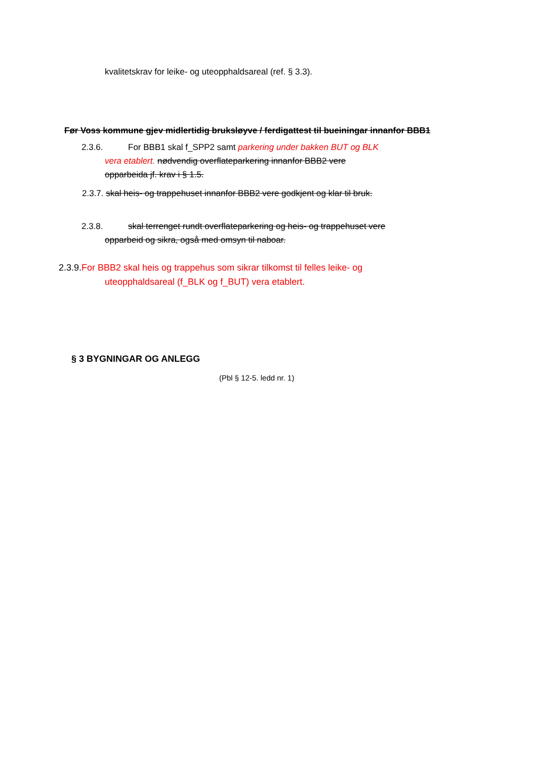kvalitetskrav for leike- og uteopphaldsareal (ref. § 3.3).
Før Voss kommune gjev midlertidig bruksløyve / ferdigattest til bueiningar innanfor BBB1
2.3.6. For BBB1 skal f_SPP2 samt parkering under bakken BUT og BLK
vera etablert. nødvendig overflateparkering innanfor BBB2 vere
opparbeida jf. krav i § 1.5.
2.3.7. skal heis- og trappehuset innanfor BBB2 vere godkjent og klar til bruk.
2.3.8. skal terrenget rundt overflateparkering og heis- og trappehuset vere
opparbeid og sikra, også med omsyn til naboar.
2.3.9.For BBB2 skal heis og trappehus som sikrar tilkomst til felles leike- og
uteopphaldsareal (f_BLK og f_BUT) vera etablert.
§ 3 BYGNINGAR OG ANLEGG
(Pbl § 12-5. ledd nr. 1)